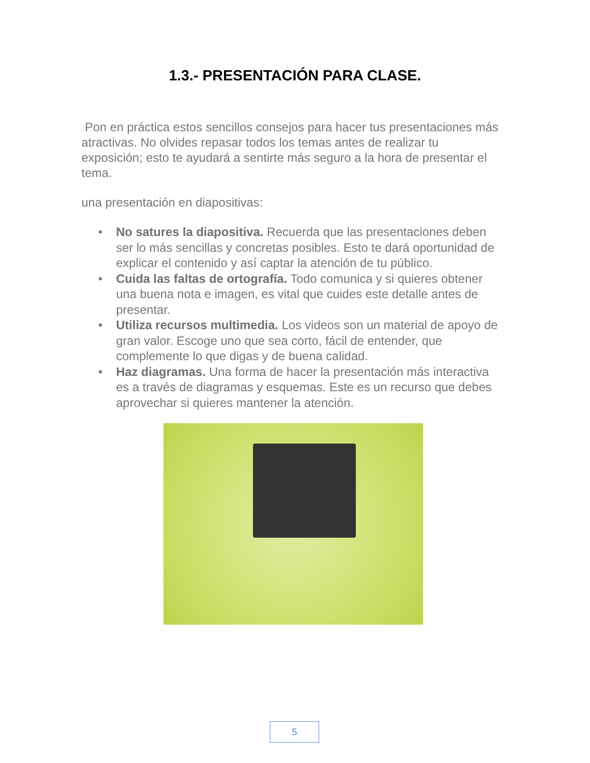1.3.- PRESENTACIÓN PARA CLASE.
Pon en práctica estos sencillos consejos para hacer tus presentaciones más atractivas. No olvides repasar todos los temas antes de realizar tu exposición; esto te ayudará a sentirte más seguro a la hora de presentar el tema.
una presentación en diapositivas:
• No satures la diapositiva. Recuerda que las presentaciones deben ser lo más sencillas y concretas posibles. Esto te dará oportunidad de explicar el contenido y así captar la atención de tu público.
• Cuida las faltas de ortografía. Todo comunica y si quieres obtener una buena nota e imagen, es vital que cuides este detalle antes de presentar.
• Utiliza recursos multimedia. Los videos son un material de apoyo de gran valor. Escoge uno que sea corto, fácil de entender, que complemente lo que digas y de buena calidad.
• Haz diagramas. Una forma de hacer la presentación más interactiva es a través de diagramas y esquemas. Este es un recurso que debes aprovechar si quieres mantener la atención.
5